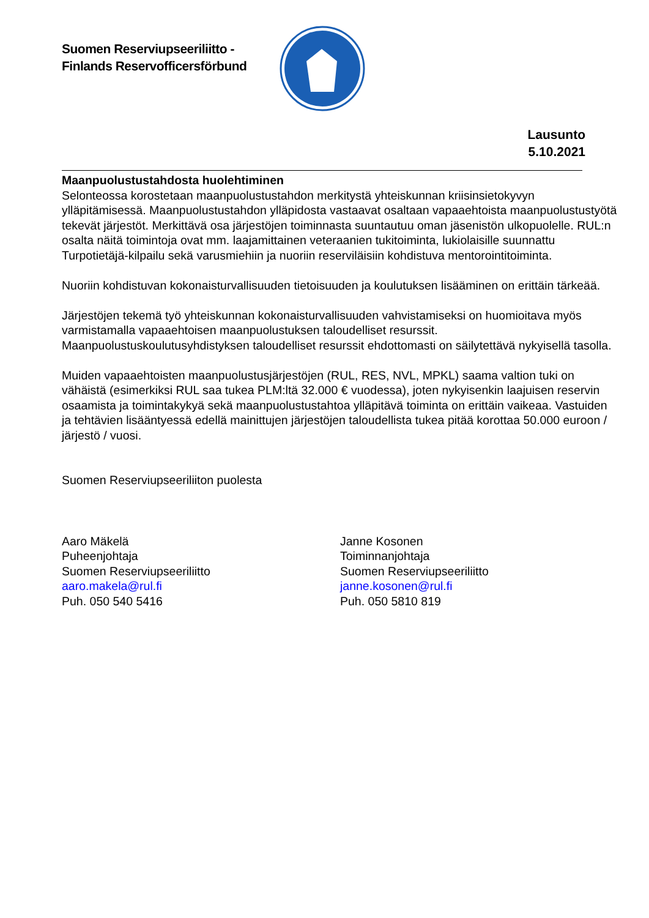Suomen Reserviupseeriliitto -
Finlands Reservofficersförbund
Lausunto
5.10.2021
Maanpuolustustahdosta huolehtiminen
Selonteossa korostetaan maanpuolustustahdon merkitystä yhteiskunnan kriisinsietokyvyn ylläpitämisessä. Maanpuolustustahdon ylläpidosta vastaavat osaltaan vapaaehtoista maanpuolustustyötä tekevät järjestöt. Merkittävä osa järjestöjen toiminnasta suuntautuu oman jäsenistön ulkopuolelle. RUL:n osalta näitä toimintoja ovat mm. laajamittainen veteraanien tukitoiminta, lukiolaisille suunnattu Turpotietäjä-kilpailu sekä varusmiehiin ja nuoriin reserviläisiin kohdistuva mentorointitoiminta.
Nuoriin kohdistuvan kokonaisturvallisuuden tietoisuuden ja koulutuksen lisääminen on erittäin tärkeää.
Järjestöjen tekemä työ yhteiskunnan kokonaisturvallisuuden vahvistamiseksi on huomioitava myös varmistamalla vapaaehtoisen maanpuolustuksen taloudelliset resurssit. Maanpuolustuskoulutusyhdistyksen taloudelliset resurssit ehdottomasti on säilytettävä nykyisellä tasolla.
Muiden vapaaehtoisten maanpuolustusjärjestöjen (RUL, RES, NVL, MPKL) saama valtion tuki on vähäistä (esimerkiksi RUL saa tukea PLM:ltä 32.000 € vuodessa), joten nykyisenkin laajuisen reservin osaamista ja toimintakykyä sekä maanpuolustustahtoa ylläpitävä toiminta on erittäin vaikeaa. Vastuiden ja tehtävien lisääntyessä edellä mainittujen järjestöjen taloudellista tukea pitää korottaa 50.000 euroon / järjestö / vuosi.
Suomen Reserviupseeriliiton puolesta
Aaro Mäkelä
Puheenjohtaja
Suomen Reserviupseeriliitto
aaro.makela@rul.fi
Puh. 050 540 5416
Janne Kosonen
Toiminnanjohtaja
Suomen Reserviupseeriliitto
janne.kosonen@rul.fi
Puh. 050 5810 819